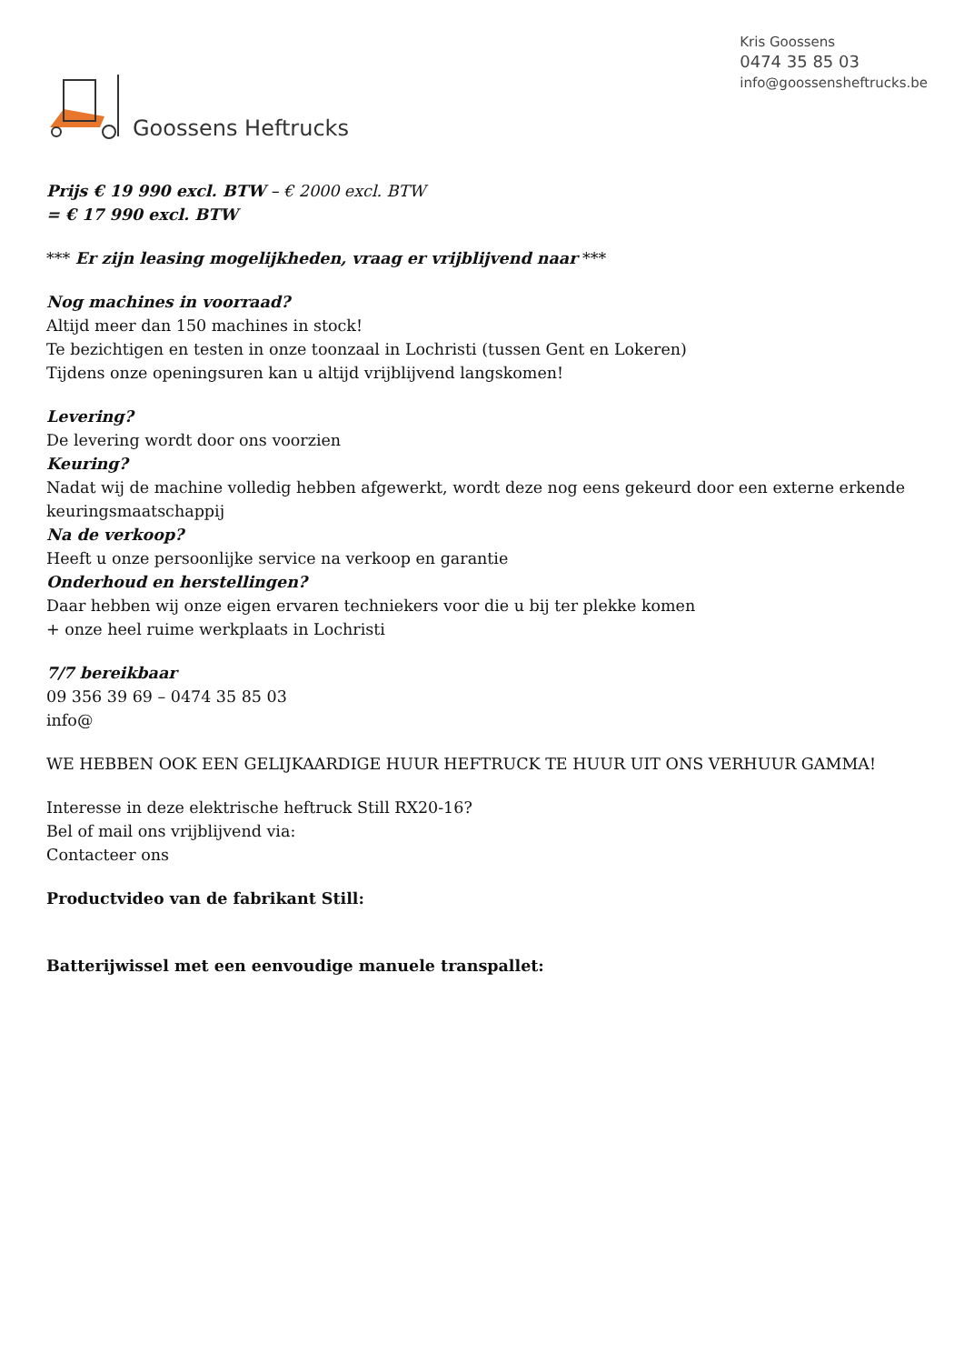Goossens Heftrucks
Kris Goossens
0474 35 85 03
info@goossensheftrucks.be
Prijs € 19 990 excl. BTW – € 2000 excl. BTW
= € 17 990 excl. BTW
*** Er zijn leasing mogelijkheden, vraag er vrijblijvend naar ***
Nog machines in voorraad?
Altijd meer dan 150 machines in stock!
Te bezichtigen en testen in onze toonzaal in Lochristi (tussen Gent en Lokeren)
Tijdens onze openingsuren kan u altijd vrijblijvend langskomen!
Levering?
De levering wordt door ons voorzien
Keuring?
Nadat wij de machine volledig hebben afgewerkt, wordt deze nog eens gekeurd door een externe erkende keuringsmaatschappij
Na de verkoop?
Heeft u onze persoonlijke service na verkoop en garantie
Onderhoud en herstellingen?
Daar hebben wij onze eigen ervaren techniekers voor die u bij ter plekke komen
+ onze heel ruime werkplaats in Lochristi
7/7 bereikbaar
09 356 39 69 – 0474 35 85 03
info@
WE HEBBEN OOK EEN GELIJKAARDIGE HUUR HEFTRUCK TE HUUR UIT ONS VERHUUR GAMMA!
Interesse in deze elektrische heftruck Still RX20-16?
Bel of mail ons vrijblijvend via:
Contacteer ons
Productvideo van de fabrikant Still:
Batterijwissel met een eenvoudige manuele transpallet: